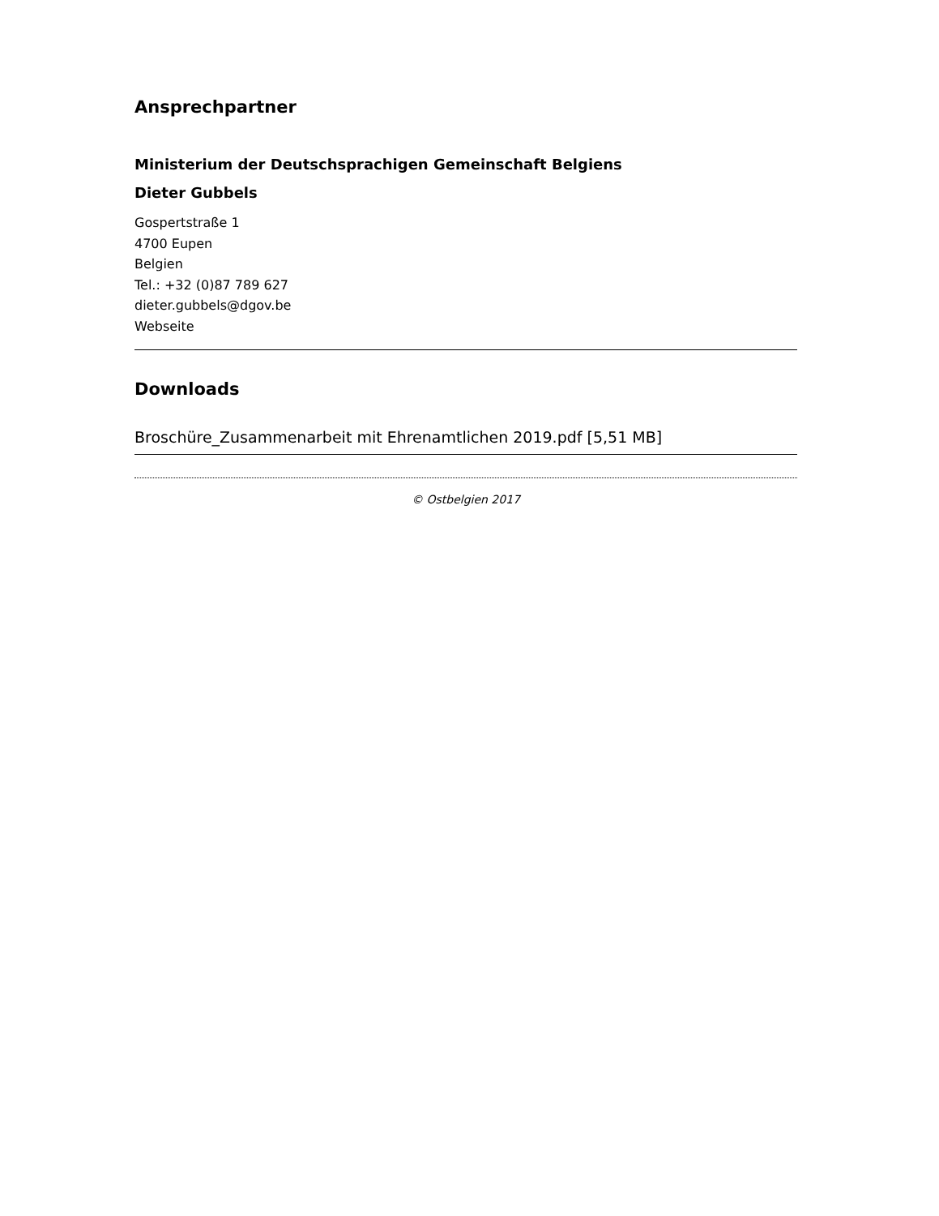Ansprechpartner
Ministerium der Deutschsprachigen Gemeinschaft Belgiens
Dieter Gubbels
Gospertstraße 1
4700 Eupen
Belgien
Tel.: +32 (0)87 789 627
dieter.gubbels@dgov.be
Webseite
Downloads
Broschüre_Zusammenarbeit mit Ehrenamtlichen 2019.pdf [5,51 MB]
© Ostbelgien 2017